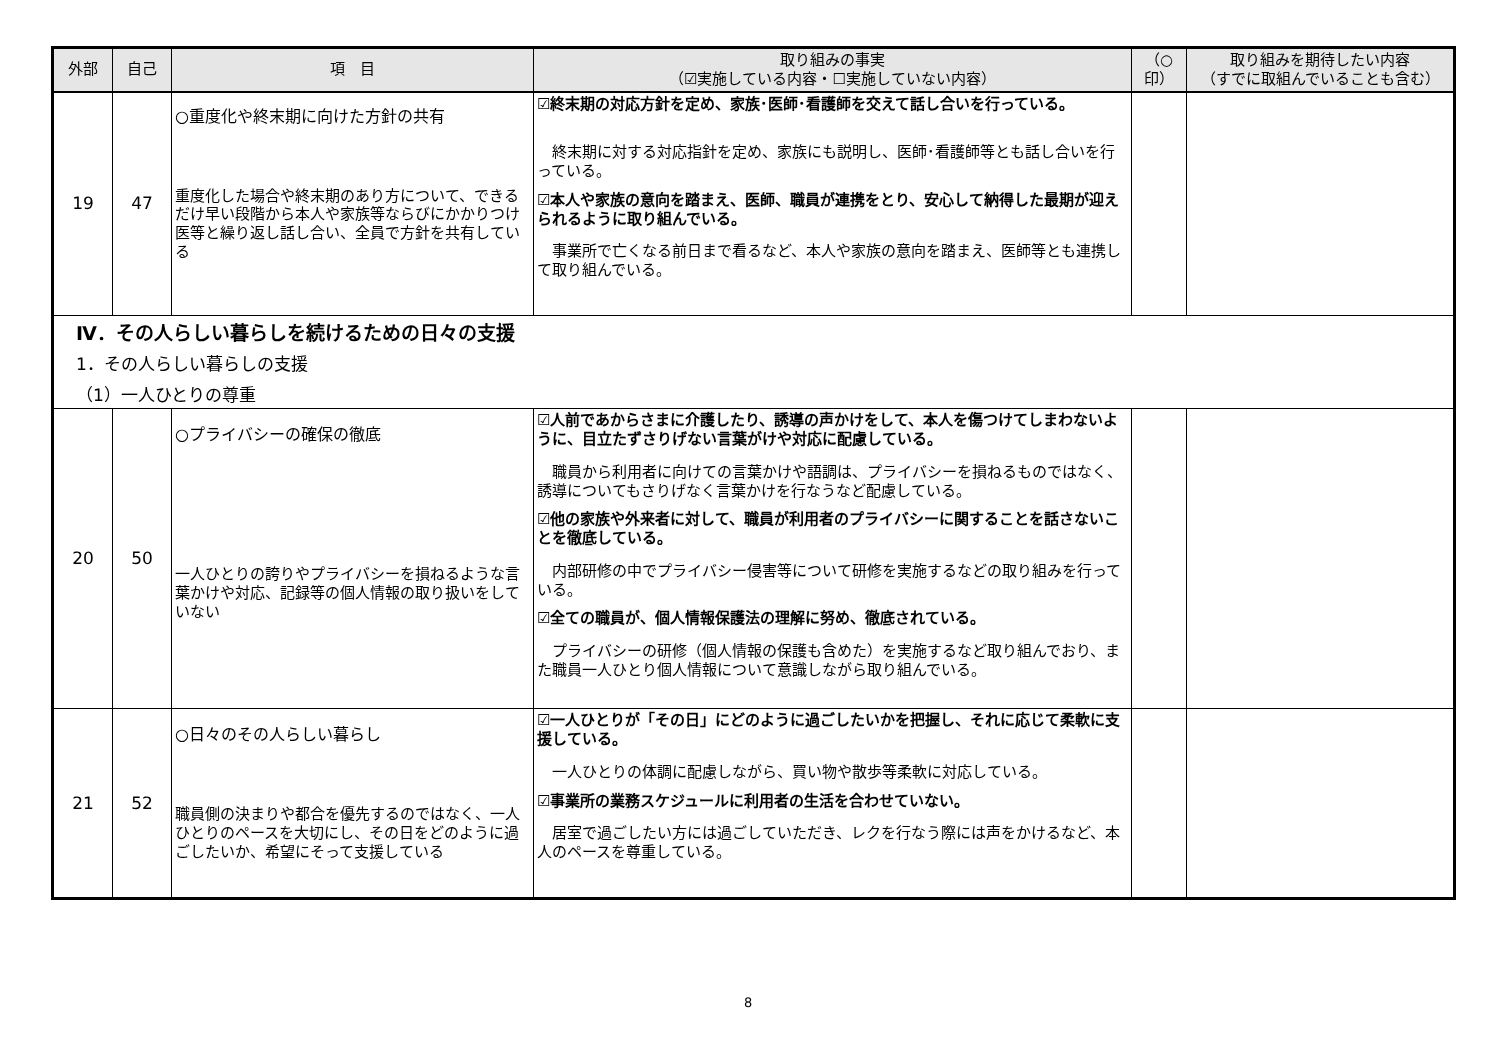| 外部 | 自己 | 項 目 | 取り組みの事実 （☑実施している内容・☐実施していない内容） | （○ 印） | 取り組みを期待したい内容 （すでに取組んでいることも含む） |
| --- | --- | --- | --- | --- | --- |
| 19 | 47 | ○重度化や終末期に向けた方針の共有 重度化した場合や終末期のあり方について、できるだけ早い段階から本人や家族等ならびにかかりつけ医等と繰り返し話し合い、全員で方針を共有している | ☑終末期の対応方針を定め、家族･医師･看護師を交えて話し合いを行っている。 終末期に対する対応指針を定め、家族にも説明し、医師･看護師等とも話し合いを行っている。 ☑本人や家族の意向を踏まえ、医師、職員が連携をとり、安心して納得した最期が迎えられるように取り組んでいる。 事業所で亡くなる前日まで看るなど、本人や家族の意向を踏まえ、医師等とも連携して取り組んでいる。 | | |
| Ⅳ．その人らしい暮らしを続けるための日々の支援 1．その人らしい暮らしの支援 （1）一人ひとりの尊重 | | | | | |
| 20 | 50 | ○プライバシーの確保の徹底 一人ひとりの誇りやプライバシーを損ねるような言葉かけや対応、記録等の個人情報の取り扱いをしていない | ☑人前であからさまに介護したり、誘導の声かけをして、本人を傷つけてしまわないように、目立たずさりげない言葉がけや対応に配慮している。 職員から利用者に向けての言葉かけや語調は、プライバシーを損ねるものではなく、誘導についてもさりげなく言葉かけを行なうなど配慮している。 ☑他の家族や外来者に対して、職員が利用者のプライバシーに関することを話さないことを徹底している。 内部研修の中でプライバシー侵害等について研修を実施するなどの取り組みを行っている。 ☑全ての職員が、個人情報保護法の理解に努め、徹底されている。 プライバシーの研修（個人情報の保護も含めた）を実施するなど取り組んでおり、また職員一人ひとり個人情報について意識しながら取り組んでいる。 | | |
| 21 | 52 | ○日々のその人らしい暮らし 職員側の決まりや都合を優先するのではなく、一人ひとりのペースを大切にし、その日をどのように過ごしたいか、希望にそって支援している | ☑一人ひとりが「その日」にどのように過ごしたいかを把握し、それに応じて柔軟に支援している。 一人ひとりの体調に配慮しながら、買い物や散歩等柔軟に対応している。 ☑事業所の業務スケジュールに利用者の生活を合わせていない。 居室で過ごしたい方には過ごしていただき、レクを行なう際には声をかけるなど、本人のペースを尊重している。 | | |
8